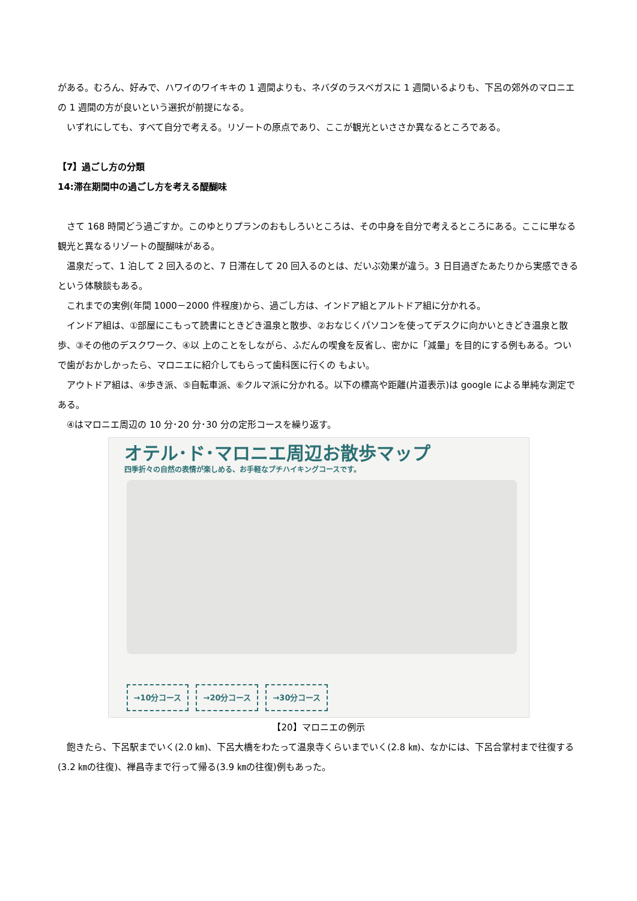がある。むろん、好みで、ハワイのワイキキの 1 週間よりも、ネバダのラスベガスに 1 週間いるよりも、下呂の郊外のマロニエの 1 週間の方が良いという選択が前提になる。
いずれにしても、すべて自分で考える。リゾートの原点であり、ここが観光といささか異なるところである。
【7】過ごし方の分類
14:滞在期間中の過ごし方を考える醍醐味
さて 168 時間どう過ごすか。このゆとりプランのおもしろいところは、その中身を自分で考えるところにある。ここに単なる観光と異なるリゾートの醍醐味がある。
温泉だって、1 泊して 2 回入るのと、7 日滞在して 20 回入るのとは、だいぶ効果が違う。3 日目過ぎたあたりから実感できるという体験談もある。
これまでの実例(年間 1000－2000 件程度)から、過ごし方は、インドア組とアルトドア組に分かれる。
インドア組は、①部屋にこもって読書にときどき温泉と散歩、②おなじくパソコンを使ってデスクに向かいときどき温泉と散歩、③その他のデスクワーク、④以 上のことをしながら、ふだんの喫食を反省し、密かに「減量」を目的にする例もある。ついで歯がおかしかったら、マロニエに紹介してもらって歯科医に行くの もよい。
アウトドア組は、④歩き派、⑤自転車派、⑥クルマ派に分かれる。以下の標高や距離(片道表示)は google による単純な測定である。
④はマロニエ周辺の 10 分･20 分･30 分の定形コースを繰り返す。
オテル･ド･マロニエ周辺お散歩マップ
四季折々の自然の表情が楽しめる、お手軽なプチハイキングコースです。
→10分コース →20分コース →30分コース
【20】マロニエの例示
飽きたら、下呂駅までいく(2.0 ㎞)、下呂大橋をわたって温泉寺くらいまでいく(2.8 ㎞)、なかには、下呂合掌村まで往復する(3.2 ㎞の往復)、禅昌寺まで行って帰る(3.9 ㎞の往復)例もあった。